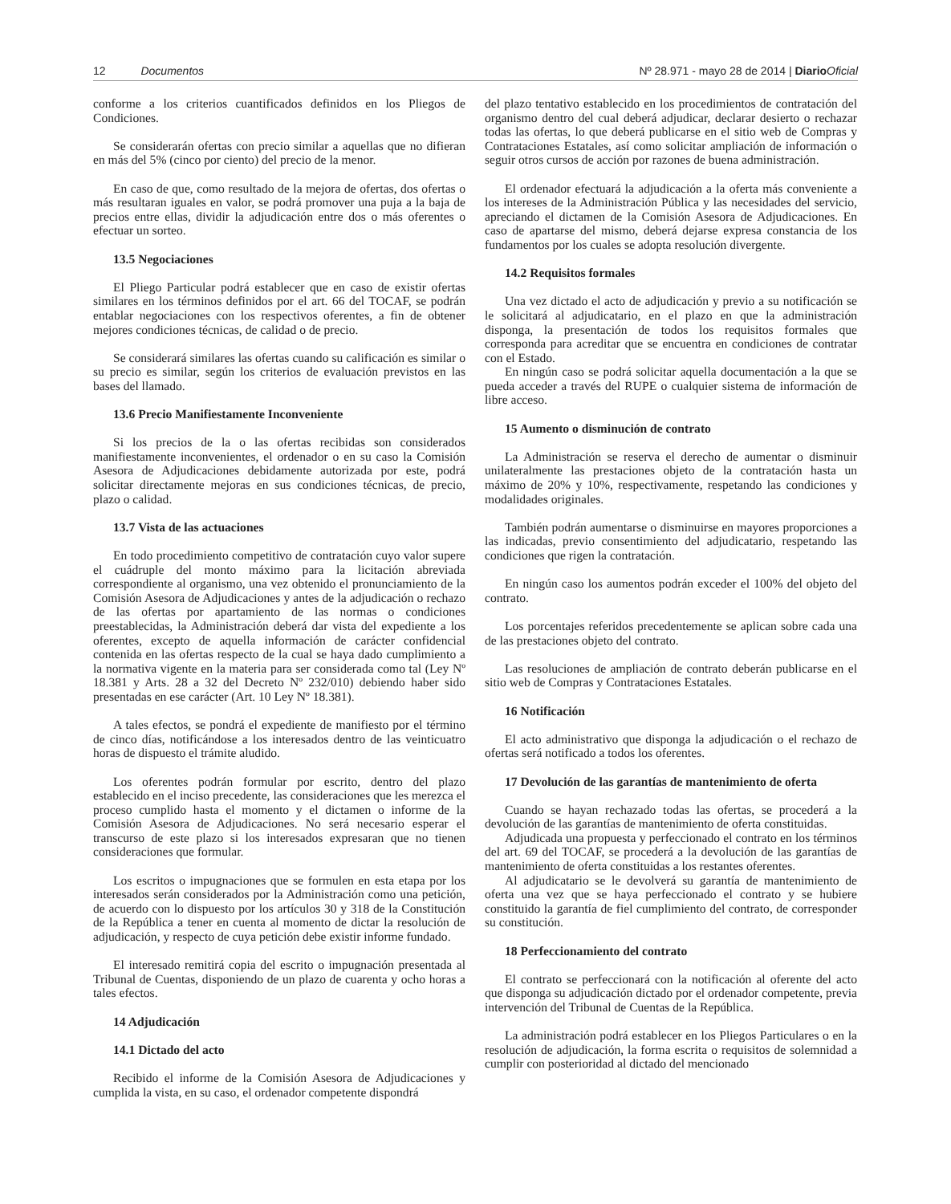12 Documentos Nº 28.971 - mayo 28 de 2014 | Diario Oficial
conforme a los criterios cuantificados definidos en los Pliegos de Condiciones.
Se considerarán ofertas con precio similar a aquellas que no difieran en más del 5% (cinco por ciento) del precio de la menor.
En caso de que, como resultado de la mejora de ofertas, dos ofertas o más resultaran iguales en valor, se podrá promover una puja a la baja de precios entre ellas, dividir la adjudicación entre dos o más oferentes o efectuar un sorteo.
13.5 Negociaciones
El Pliego Particular podrá establecer que en caso de existir ofertas similares en los términos definidos por el art. 66 del TOCAF, se podrán entablar negociaciones con los respectivos oferentes, a fin de obtener mejores condiciones técnicas, de calidad o de precio.
Se considerará similares las ofertas cuando su calificación es similar o su precio es similar, según los criterios de evaluación previstos en las bases del llamado.
13.6 Precio Manifiestamente Inconveniente
Si los precios de la o las ofertas recibidas son considerados manifiestamente inconvenientes, el ordenador o en su caso la Comisión Asesora de Adjudicaciones debidamente autorizada por este, podrá solicitar directamente mejoras en sus condiciones técnicas, de precio, plazo o calidad.
13.7 Vista de las actuaciones
En todo procedimiento competitivo de contratación cuyo valor supere el cuádruple del monto máximo para la licitación abreviada correspondiente al organismo, una vez obtenido el pronunciamiento de la Comisión Asesora de Adjudicaciones y antes de la adjudicación o rechazo de las ofertas por apartamiento de las normas o condiciones preestablecidas, la Administración deberá dar vista del expediente a los oferentes, excepto de aquella información de carácter confidencial contenida en las ofertas respecto de la cual se haya dado cumplimiento a la normativa vigente en la materia para ser considerada como tal (Ley Nº 18.381 y Arts. 28 a 32 del Decreto Nº 232/010) debiendo haber sido presentadas en ese carácter (Art. 10 Ley Nº 18.381).
A tales efectos, se pondrá el expediente de manifiesto por el término de cinco días, notificándose a los interesados dentro de las veinticuatro horas de dispuesto el trámite aludido.
Los oferentes podrán formular por escrito, dentro del plazo establecido en el inciso precedente, las consideraciones que les merezca el proceso cumplido hasta el momento y el dictamen o informe de la Comisión Asesora de Adjudicaciones. No será necesario esperar el transcurso de este plazo si los interesados expresaran que no tienen consideraciones que formular.
Los escritos o impugnaciones que se formulen en esta etapa por los interesados serán considerados por la Administración como una petición, de acuerdo con lo dispuesto por los artículos 30 y 318 de la Constitución de la República a tener en cuenta al momento de dictar la resolución de adjudicación, y respecto de cuya petición debe existir informe fundado.
El interesado remitirá copia del escrito o impugnación presentada al Tribunal de Cuentas, disponiendo de un plazo de cuarenta y ocho horas a tales efectos.
14 Adjudicación
14.1 Dictado del acto
Recibido el informe de la Comisión Asesora de Adjudicaciones y cumplida la vista, en su caso, el ordenador competente dispondrá
del plazo tentativo establecido en los procedimientos de contratación del organismo dentro del cual deberá adjudicar, declarar desierto o rechazar todas las ofertas, lo que deberá publicarse en el sitio web de Compras y Contrataciones Estatales, así como solicitar ampliación de información o seguir otros cursos de acción por razones de buena administración.
El ordenador efectuará la adjudicación a la oferta más conveniente a los intereses de la Administración Pública y las necesidades del servicio, apreciando el dictamen de la Comisión Asesora de Adjudicaciones. En caso de apartarse del mismo, deberá dejarse expresa constancia de los fundamentos por los cuales se adopta resolución divergente.
14.2 Requisitos formales
Una vez dictado el acto de adjudicación y previo a su notificación se le solicitará al adjudicatario, en el plazo en que la administración disponga, la presentación de todos los requisitos formales que corresponda para acreditar que se encuentra en condiciones de contratar con el Estado.
En ningún caso se podrá solicitar aquella documentación a la que se pueda acceder a través del RUPE o cualquier sistema de información de libre acceso.
15 Aumento o disminución de contrato
La Administración se reserva el derecho de aumentar o disminuir unilateralmente las prestaciones objeto de la contratación hasta un máximo de 20% y 10%, respectivamente, respetando las condiciones y modalidades originales.
También podrán aumentarse o disminuirse en mayores proporciones a las indicadas, previo consentimiento del adjudicatario, respetando las condiciones que rigen la contratación.
En ningún caso los aumentos podrán exceder el 100% del objeto del contrato.
Los porcentajes referidos precedentemente se aplican sobre cada una de las prestaciones objeto del contrato.
Las resoluciones de ampliación de contrato deberán publicarse en el sitio web de Compras y Contrataciones Estatales.
16 Notificación
El acto administrativo que disponga la adjudicación o el rechazo de ofertas será notificado a todos los oferentes.
17 Devolución de las garantías de mantenimiento de oferta
Cuando se hayan rechazado todas las ofertas, se procederá a la devolución de las garantías de mantenimiento de oferta constituidas.
Adjudicada una propuesta y perfeccionado el contrato en los términos del art. 69 del TOCAF, se procederá a la devolución de las garantías de mantenimiento de oferta constituidas a los restantes oferentes.
Al adjudicatario se le devolverá su garantía de mantenimiento de oferta una vez que se haya perfeccionado el contrato y se hubiere constituido la garantía de fiel cumplimiento del contrato, de corresponder su constitución.
18 Perfeccionamiento del contrato
El contrato se perfeccionará con la notificación al oferente del acto que disponga su adjudicación dictado por el ordenador competente, previa intervención del Tribunal de Cuentas de la República.
La administración podrá establecer en los Pliegos Particulares o en la resolución de adjudicación, la forma escrita o requisitos de solemnidad a cumplir con posterioridad al dictado del mencionado